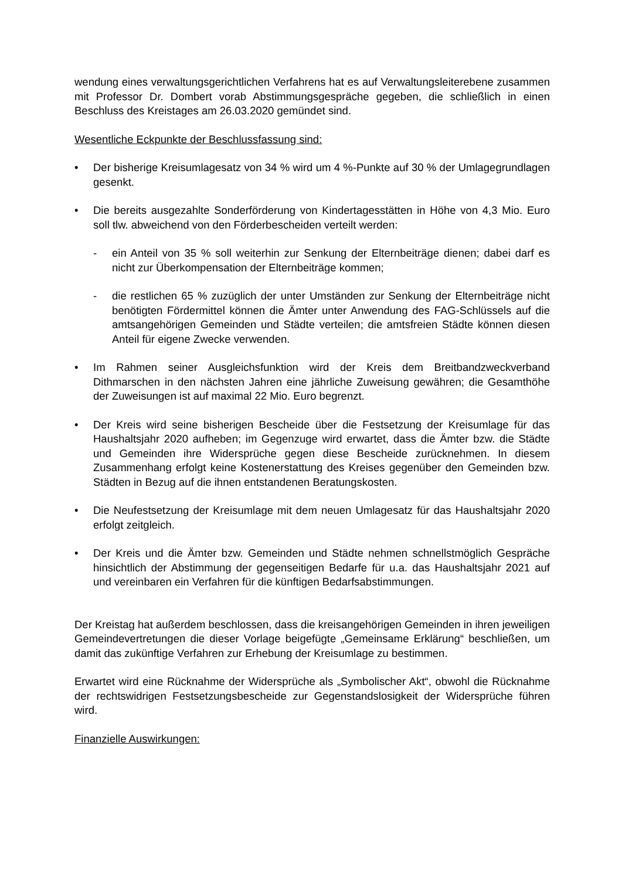wendung eines verwaltungsgerichtlichen Verfahrens hat es auf Verwaltungsleiter­ebene zusammen mit Professor Dr. Dombert vorab Abstimmungsgespräche gege­ben, die schließlich in einen Beschluss des Kreistages am 26.03.2020 gemündet sind.
Wesentliche Eckpunkte der Beschlussfassung sind:
• Der bisherige Kreisumlagesatz von 34 % wird um 4 %-Punkte auf 30 % der Um­lagegrundlagen gesenkt.
• Die bereits ausgezahlte Sonderförderung von Kindertagesstätten in Höhe von 4,3 Mio. Euro soll tlw. abweichend von den Förderbescheiden verteilt werden:
- ein Anteil von 35 % soll weiterhin zur Senkung der Elternbeiträge dienen; da­bei darf es nicht zur Überkompensation der Elternbeiträge kommen;
- die restlichen 65 % zuzüglich der unter Umständen zur Senkung der Elternbei­träge nicht benötigten Fördermittel können die Ämter unter Anwendung des FAG-Schlüssels auf die amtsangehörigen Gemeinden und Städte verteilen; die amtsfreien Städte können diesen Anteil für eigene Zwecke verwenden.
• Im Rahmen seiner Ausgleichsfunktion wird der Kreis dem Breitbandzweckver­band Dithmarschen in den nächsten Jahren eine jährliche Zuweisung gewähren; die Gesamthöhe der Zuweisungen ist auf maximal 22 Mio. Euro begrenzt.
• Der Kreis wird seine bisherigen Bescheide über die Festsetzung der Kreisumlage für das Haushaltsjahr 2020 aufheben; im Gegenzuge wird erwartet, dass die Äm­ter bzw. die Städte und Gemeinden ihre Widersprüche gegen diese Bescheide zurücknehmen. In diesem Zusammenhang erfolgt keine Kostenerstattung des Kreises gegenüber den Gemeinden bzw. Städten in Bezug auf die ihnen entstan­denen Beratungskosten.
• Die Neufestsetzung der Kreisumlage mit dem neuen Umlagesatz für das Haus­haltsjahr 2020 erfolgt zeitgleich.
• Der Kreis und die Ämter bzw. Gemeinden und Städte nehmen schnellstmöglich Gespräche hinsichtlich der Abstimmung der gegenseitigen Bedarfe für u.a. das Haushaltsjahr 2021 auf und vereinbaren ein Verfahren für die künftigen Bedarfs­abstimmungen.
Der Kreistag hat außerdem beschlossen, dass die kreisangehörigen Gemeinden in ihren jeweiligen Gemeindevertretungen die dieser Vorlage beigefügte „Gemeinsame Erklärung“ beschließen, um damit das zukünftige Verfahren zur Erhebung der Kreisumlage zu bestimmen.
Erwartet wird eine Rücknahme der Widersprüche als „Symbolischer Akt“, obwohl die Rücknahme der rechtswidrigen Festsetzungsbescheide zur Gegenstandslosigkeit der Widersprüche führen wird.
Finanzielle Auswirkungen: